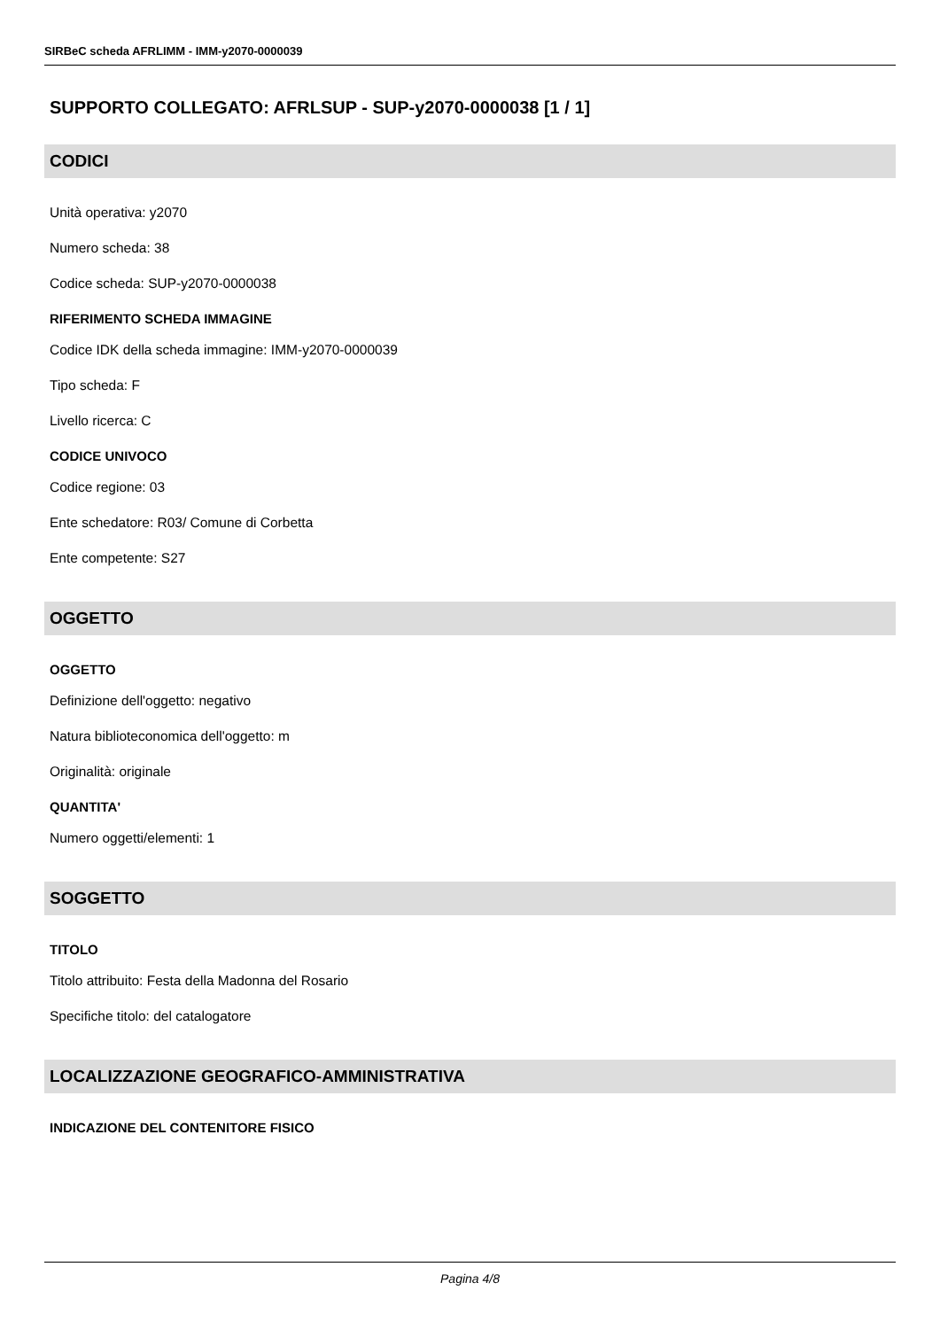SIRBeC scheda AFRLIMM - IMM-y2070-0000039
SUPPORTO COLLEGATO: AFRLSUP - SUP-y2070-0000038 [1 / 1]
CODICI
Unità operativa: y2070
Numero scheda: 38
Codice scheda: SUP-y2070-0000038
RIFERIMENTO SCHEDA IMMAGINE
Codice IDK della scheda immagine: IMM-y2070-0000039
Tipo scheda: F
Livello ricerca: C
CODICE UNIVOCO
Codice regione: 03
Ente schedatore: R03/ Comune di Corbetta
Ente competente: S27
OGGETTO
OGGETTO
Definizione dell'oggetto: negativo
Natura biblioteconomica dell'oggetto: m
Originalità: originale
QUANTITA'
Numero oggetti/elementi: 1
SOGGETTO
TITOLO
Titolo attribuito: Festa della Madonna del Rosario
Specifiche titolo: del catalogatore
LOCALIZZAZIONE GEOGRAFICO-AMMINISTRATIVA
INDICAZIONE DEL CONTENITORE FISICO
Pagina 4/8